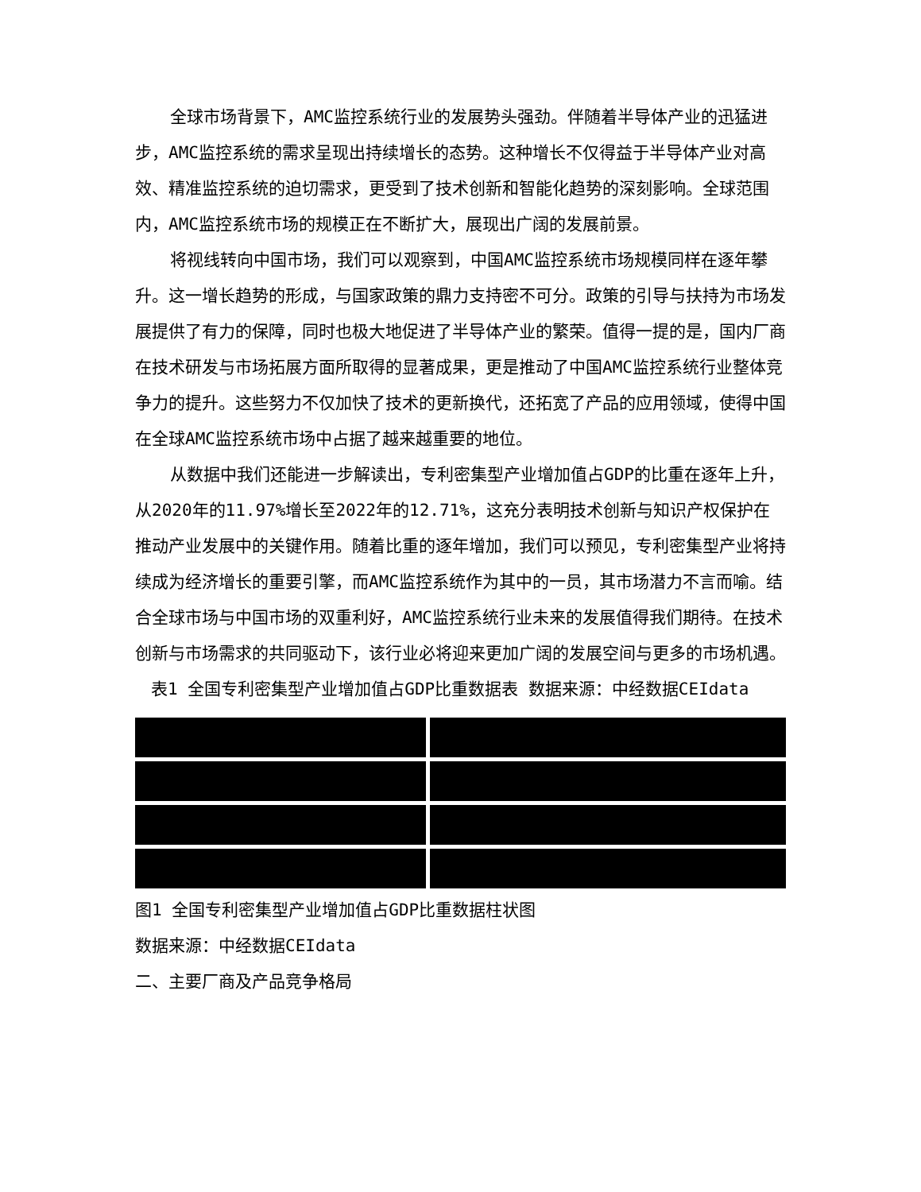全球市场背景下，AMC监控系统行业的发展势头强劲。伴随着半导体产业的迅猛进步，AMC监控系统的需求呈现出持续增长的态势。这种增长不仅得益于半导体产业对高效、精准监控系统的迫切需求，更受到了技术创新和智能化趋势的深刻影响。全球范围内，AMC监控系统市场的规模正在不断扩大，展现出广阔的发展前景。
将视线转向中国市场，我们可以观察到，中国AMC监控系统市场规模同样在逐年攀升。这一增长趋势的形成，与国家政策的鼎力支持密不可分。政策的引导与扶持为市场发展提供了有力的保障，同时也极大地促进了半导体产业的繁荣。值得一提的是，国内厂商在技术研发与市场拓展方面所取得的显著成果，更是推动了中国AMC监控系统行业整体竞争力的提升。这些努力不仅加快了技术的更新换代，还拓宽了产品的应用领域，使得中国在全球AMC监控系统市场中占据了越来越重要的地位。
从数据中我们还能进一步解读出，专利密集型产业增加值占GDP的比重在逐年上升，从2020年的11.97%增长至2022年的12.71%，这充分表明技术创新与知识产权保护在推动产业发展中的关键作用。随着比重的逐年增加，我们可以预见，专利密集型产业将持续成为经济增长的重要引擎，而AMC监控系统作为其中的一员，其市场潜力不言而喻。结合全球市场与中国市场的双重利好，AMC监控系统行业未来的发展值得我们期待。在技术创新与市场需求的共同驱动下，该行业必将迎来更加广阔的发展空间与更多的市场机遇。
表1 全国专利密集型产业增加值占GDP比重数据表 数据来源：中经数据CEIdata
图1 全国专利密集型产业增加值占GDP比重数据柱状图
数据来源：中经数据CEIdata
二、主要厂商及产品竞争格局